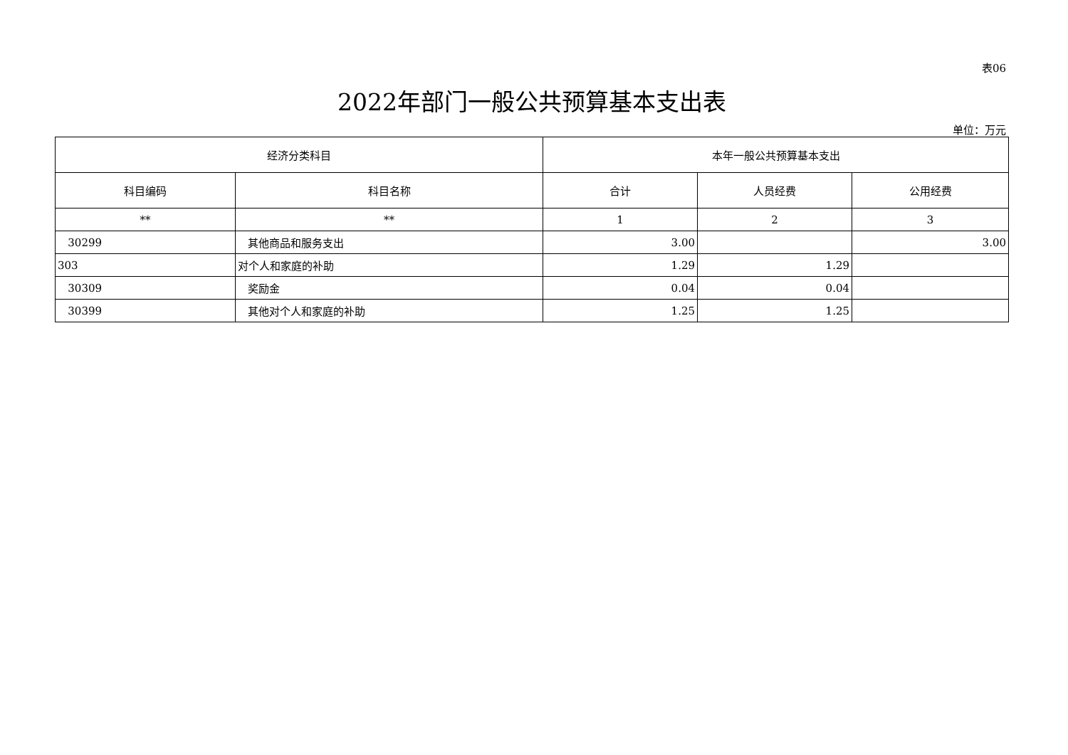表06
2022年部门一般公共预算基本支出表
单位：万元
| 经济分类科目 | | 本年一般公共预算基本支出 | | |
| --- | --- | --- | --- | --- |
| 科目编码 | 科目名称 | 合计 | 人员经费 | 公用经费 |
| ** | ** | 1 | 2 | 3 |
| 30299 | 其他商品和服务支出 | 3.00 | | 3.00 |
| 303 | 对个人和家庭的补助 | 1.29 | 1.29 | |
| 30309 | 奖励金 | 0.04 | 0.04 | |
| 30399 | 其他对个人和家庭的补助 | 1.25 | 1.25 | |